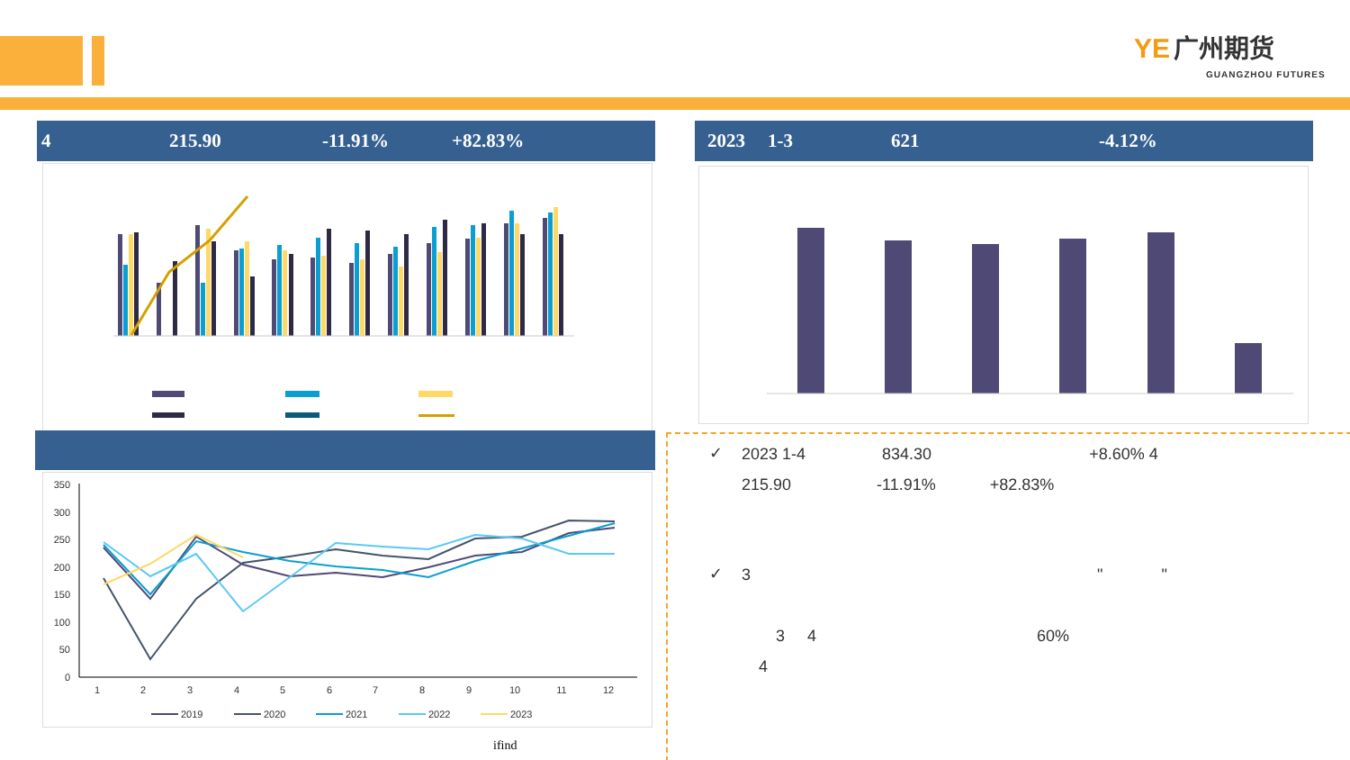YE 广州期货
GUANGZHOU FUTURES
4 215.90 -11.91% +82.83% 2023 1-3 621 -4.12%
350
300
250
200
150
100
50
0
1
2
3
4
5
6
7
8
9
10
11
12
2019
2020
2021
2022
2023
ifind
✓ 2023 1-4 834.30 +8.60% 4
215.90 -11.91% +82.83%
✓ 3 " "
3 4 60%
4